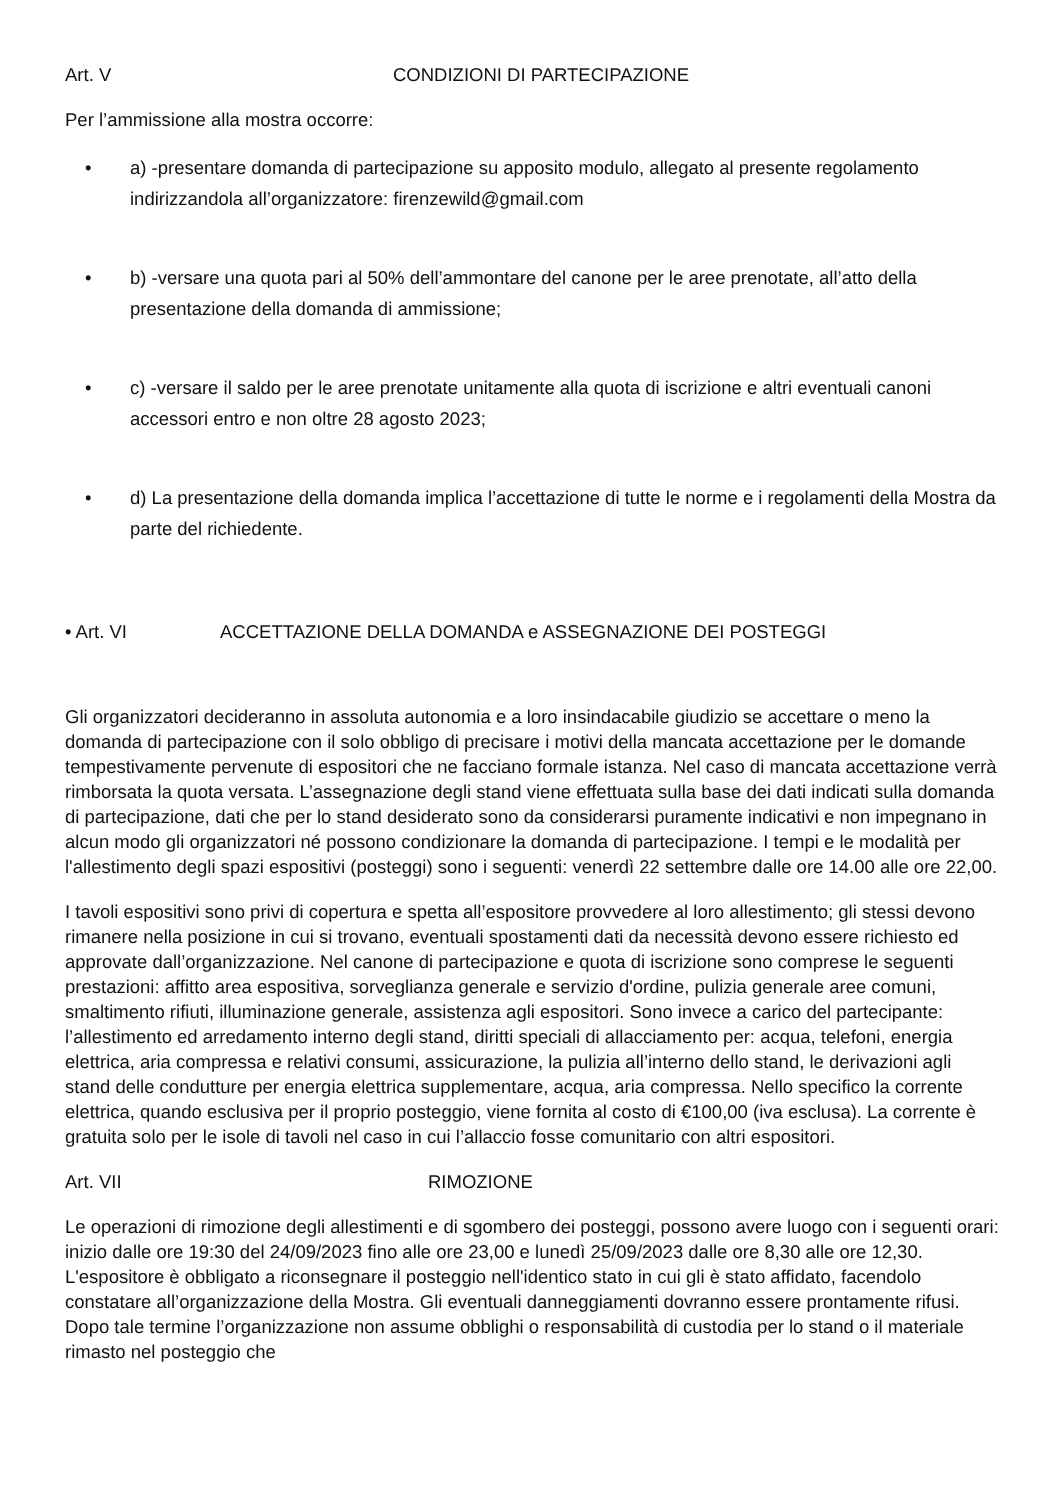Art. V CONDIZIONI DI PARTECIPAZIONE
Per l’ammissione alla mostra occorre:
• a) -presentare domanda di partecipazione su apposito modulo, allegato al presente regolamento indirizzandola all’organizzatore: firenzewild@gmail.com
• b) -versare una quota pari al 50% dell’ammontare del canone per le aree prenotate, all’atto della presentazione della domanda di ammissione;
• c) -versare il saldo per le aree prenotate unitamente alla quota di iscrizione e altri eventuali canoni accessori entro e non oltre 28 agosto 2023;
• d) La presentazione della domanda implica l’accettazione di tutte le norme e i regolamenti della Mostra da parte del richiedente.
• Art. VI ACCETTAZIONE DELLA DOMANDA e ASSEGNAZIONE DEI POSTEGGI
Gli organizzatori decideranno in assoluta autonomia e a loro insindacabile giudizio se accettare o meno la domanda di partecipazione con il solo obbligo di precisare i motivi della mancata accettazione per le domande tempestivamente pervenute di espositori che ne facciano formale istanza. Nel caso di mancata accettazione verrà rimborsata la quota versata. L’assegnazione degli stand viene effettuata sulla base dei dati indicati sulla domanda di partecipazione, dati che per lo stand desiderato sono da considerarsi puramente indicativi e non impegnano in alcun modo gli organizzatori né possono condizionare la domanda di partecipazione. I tempi e le modalità per l'allestimento degli spazi espositivi (posteggi) sono i seguenti: venerdì 22 settembre dalle ore 14.00 alle ore 22,00.
I tavoli espositivi sono privi di copertura e spetta all’espositore provvedere al loro allestimento; gli stessi devono rimanere nella posizione in cui si trovano, eventuali spostamenti dati da necessità devono essere richiesto ed approvate dall’organizzazione. Nel canone di partecipazione e quota di iscrizione sono comprese le seguenti prestazioni: affitto area espositiva, sorveglianza generale e servizio d'ordine, pulizia generale aree comuni, smaltimento rifiuti, illuminazione generale, assistenza agli espositori. Sono invece a carico del partecipante: l’allestimento ed arredamento interno degli stand, diritti speciali di allacciamento per: acqua, telefoni, energia elettrica, aria compressa e relativi consumi, assicurazione, la pulizia all’interno dello stand, le derivazioni agli stand delle condutture per energia elettrica supplementare, acqua, aria compressa. Nello specifico la corrente elettrica, quando esclusiva per il proprio posteggio, viene fornita al costo di €100,00 (iva esclusa). La corrente è gratuita solo per le isole di tavoli nel caso in cui l’allaccio fosse comunitario con altri espositori.
Art. VII RIMOZIONE
Le operazioni di rimozione degli allestimenti e di sgombero dei posteggi, possono avere luogo con i seguenti orari: inizio dalle ore 19:30 del 24/09/2023 fino alle ore 23,00 e lunedì 25/09/2023 dalle ore 8,30 alle ore 12,30. L'espositore è obbligato a riconsegnare il posteggio nell'identico stato in cui gli è stato affidato, facendolo constatare all’organizzazione della Mostra. Gli eventuali danneggiamenti dovranno essere prontamente rifusi. Dopo tale termine l’organizzazione non assume obblighi o responsabilità di custodia per lo stand o il materiale rimasto nel posteggio che